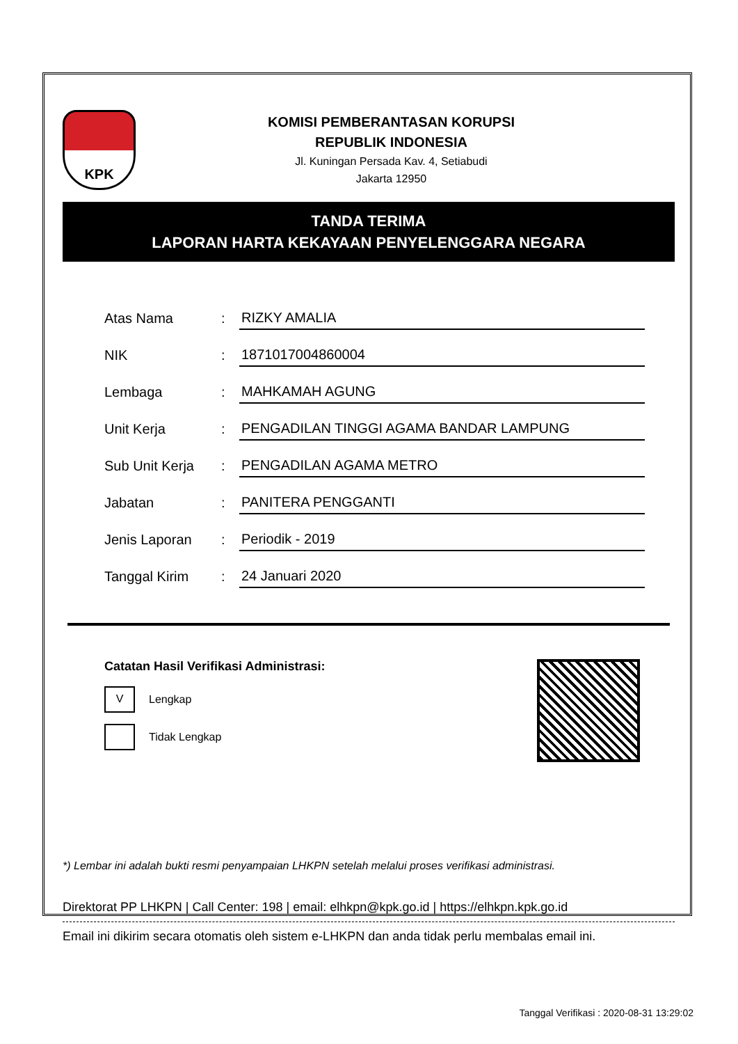KPK
KOMISI PEMBERANTASAN KORUPSI
REPUBLIK INDONESIA
Jl. Kuningan Persada Kav. 4, Setiabudi
Jakarta 12950
TANDA TERIMA
LAPORAN HARTA KEKAYAAN PENYELENGGARA NEGARA
| Atas Nama | : | RIZKY AMALIA |
| NIK | : | 1871017004860004 |
| Lembaga | : | MAHKAMAH AGUNG |
| Unit Kerja | : | PENGADILAN TINGGI AGAMA BANDAR LAMPUNG |
| Sub Unit Kerja | : | PENGADILAN AGAMA METRO |
| Jabatan | : | PANITERA PENGGANTI |
| Jenis Laporan | : | Periodik - 2019 |
| Tanggal Kirim | : | 24 Januari 2020 |
Catatan Hasil Verifikasi Administrasi:
V Lengkap
Tidak Lengkap
*) Lembar ini adalah bukti resmi penyampaian LHKPN setelah melalui proses verifikasi administrasi.
Direktorat PP LHKPN | Call Center: 198 | email: elhkpn@kpk.go.id | https://elhkpn.kpk.go.id
Email ini dikirim secara otomatis oleh sistem e-LHKPN dan anda tidak perlu membalas email ini.
Tanggal Verifikasi : 2020-08-31 13:29:02